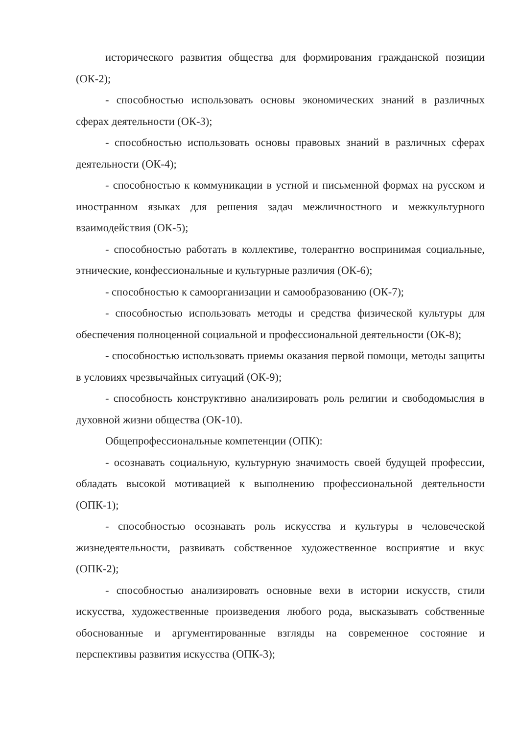исторического развития общества для формирования гражданской позиции (ОК-2);
- способностью использовать основы экономических знаний в различных сферах деятельности (ОК-3);
- способностью использовать основы правовых знаний в различных сферах деятельности (ОК-4);
- способностью к коммуникации в устной и письменной формах на русском и иностранном языках для решения задач межличностного и межкультурного взаимодействия (ОК-5);
- способностью работать в коллективе, толерантно воспринимая социальные, этнические, конфессиональные и культурные различия (ОК-6);
- способностью к самоорганизации и самообразованию (ОК-7);
- способностью использовать методы и средства физической культуры для обеспечения полноценной социальной и профессиональной деятельности (ОК-8);
- способностью использовать приемы оказания первой помощи, методы защиты в условиях чрезвычайных ситуаций (ОК-9);
- способность конструктивно анализировать роль религии и свободомыслия в духовной жизни общества (ОК-10).
Общепрофессиональные компетенции (ОПК):
- осознавать социальную, культурную значимость своей будущей профессии, обладать высокой мотивацией к выполнению профессиональной деятельности (ОПК-1);
- способностью осознавать роль искусства и культуры в человеческой жизнедеятельности, развивать собственное художественное восприятие и вкус (ОПК-2);
- способностью анализировать основные вехи в истории искусств, стили искусства, художественные произведения любого рода, высказывать собственные обоснованные и аргументированные взгляды на современное состояние и перспективы развития искусства (ОПК-3);